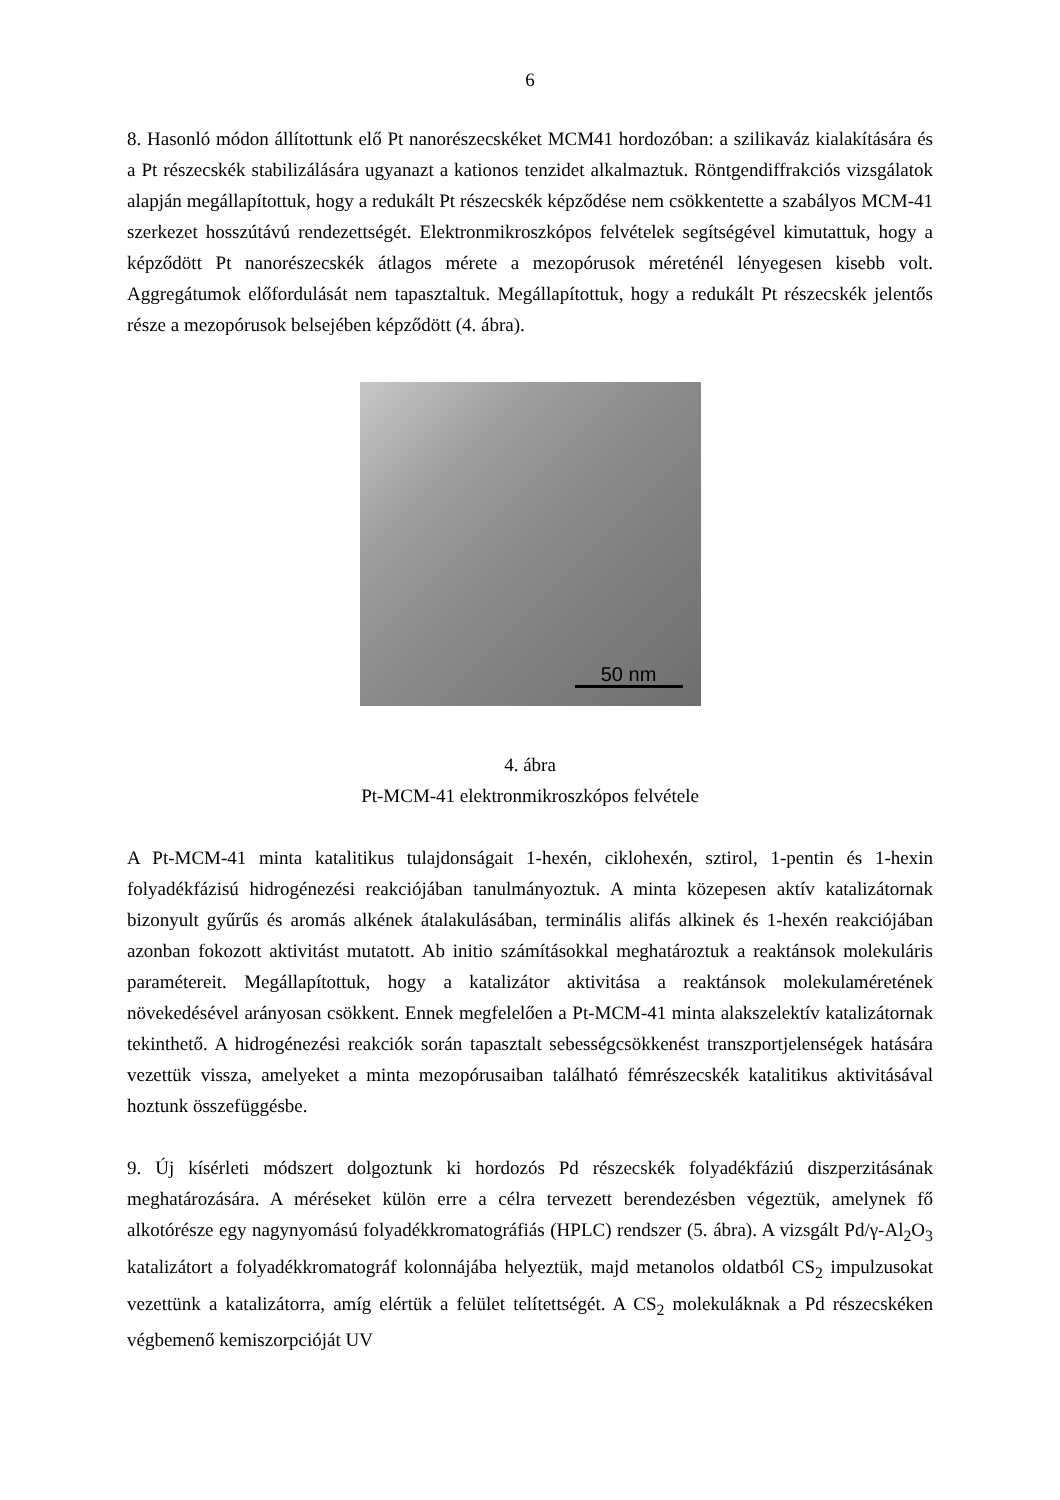6
8. Hasonló módon állítottunk elő Pt nanorészecskéket MCM41 hordozóban: a szilikaváz kialakítására és a Pt részecskék stabilizálására ugyanazt a kationos tenzidet alkalmaztuk. Röntgendiffrakciós vizsgálatok alapján megállapítottuk, hogy a redukált Pt részecskék képződése nem csökkentette a szabályos MCM-41 szerkezet hosszútávú rendezettségét. Elektronmikroszkópos felvételek segítségével kimutattuk, hogy a képződött Pt nanorészecskék átlagos mérete a mezopórusok méreténél lényegesen kisebb volt. Aggregátumok előfordulását nem tapasztaltuk. Megállapítottuk, hogy a redukált Pt részecskék jelentős része a mezopórusok belsejében képződött (4. ábra).
50 nm
4. ábra
Pt-MCM-41 elektronmikroszkópos felvétele
A Pt-MCM-41 minta katalitikus tulajdonságait 1-hexén, ciklohexén, sztirol, 1-pentin és 1-hexin folyadékfázisú hidrogénezési reakciójában tanulmányoztuk. A minta közepesen aktív katalizátornak bizonyult gyűrűs és aromás alkének átalakulásában, terminális alifás alkinek és 1-hexén reakciójában azonban fokozott aktivitást mutatott. Ab initio számításokkal meghatároztuk a reaktánsok molekuláris paramétereit. Megállapítottuk, hogy a katalizátor aktivitása a reaktánsok molekulaméretének növekedésével arányosan csökkent. Ennek megfelelően a Pt-MCM-41 minta alakszelektív katalizátornak tekinthető. A hidrogénezési reakciók során tapasztalt sebességcsökkenést transzportjelenségek hatására vezettük vissza, amelyeket a minta mezopórusaiban található fémrészecskék katalitikus aktivitásával hoztunk összefüggésbe.
9. Új kísérleti módszert dolgoztunk ki hordozós Pd részecskék folyadékfáziú diszperzitásának meghatározására. A méréseket külön erre a célra tervezett berendezésben végeztük, amelynek fő alkotórésze egy nagynyomású folyadékkromatográfiás (HPLC) rendszer (5. ábra). A vizsgált Pd/γ-Al<sub>2</sub>O<sub>3</sub> katalizátort a folyadékkromatográf kolonnájába helyeztük, majd metanolos oldatból CS<sub>2</sub> impulzusokat vezettünk a katalizátorra, amíg elértük a felület telítettségét. A CS<sub>2</sub> molekuláknak a Pd részecskéken végbemenő kemiszorpcióját UV